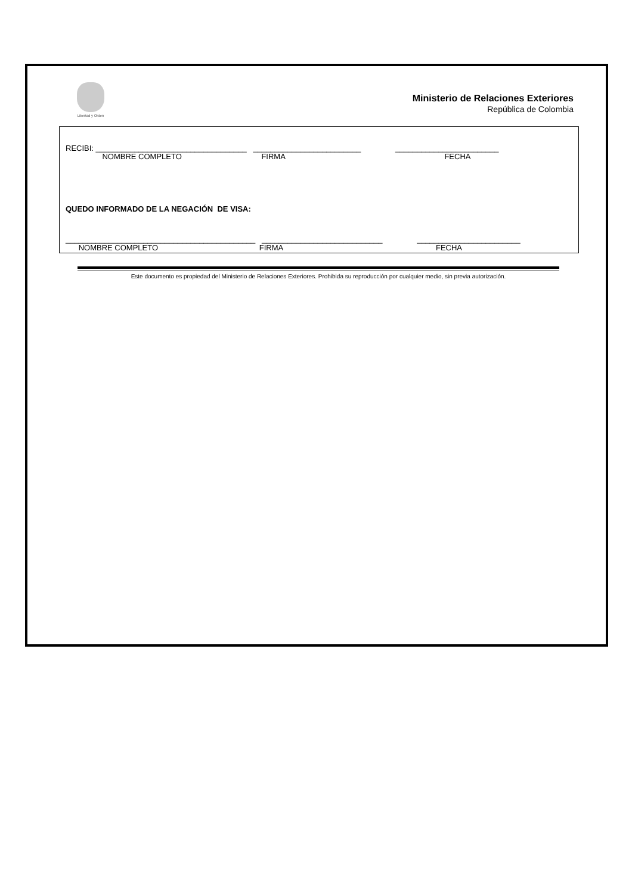Libertad y Orden
Ministerio de Relaciones Exteriores
República de Colombia
RECIBI: ___________________________________ _________________________ ________________________
NOMBRE COMPLETO FIRMA FECHA
QUEDO INFORMADO DE LA NEGACIÓN DE VISA:
____________________________________________ ____________________________ ________________________
NOMBRE COMPLETO FIRMA FECHA
Este documento es propiedad del Ministerio de Relaciones Exteriores. Prohibida su reproducción por cualquier medio, sin previa autorización.